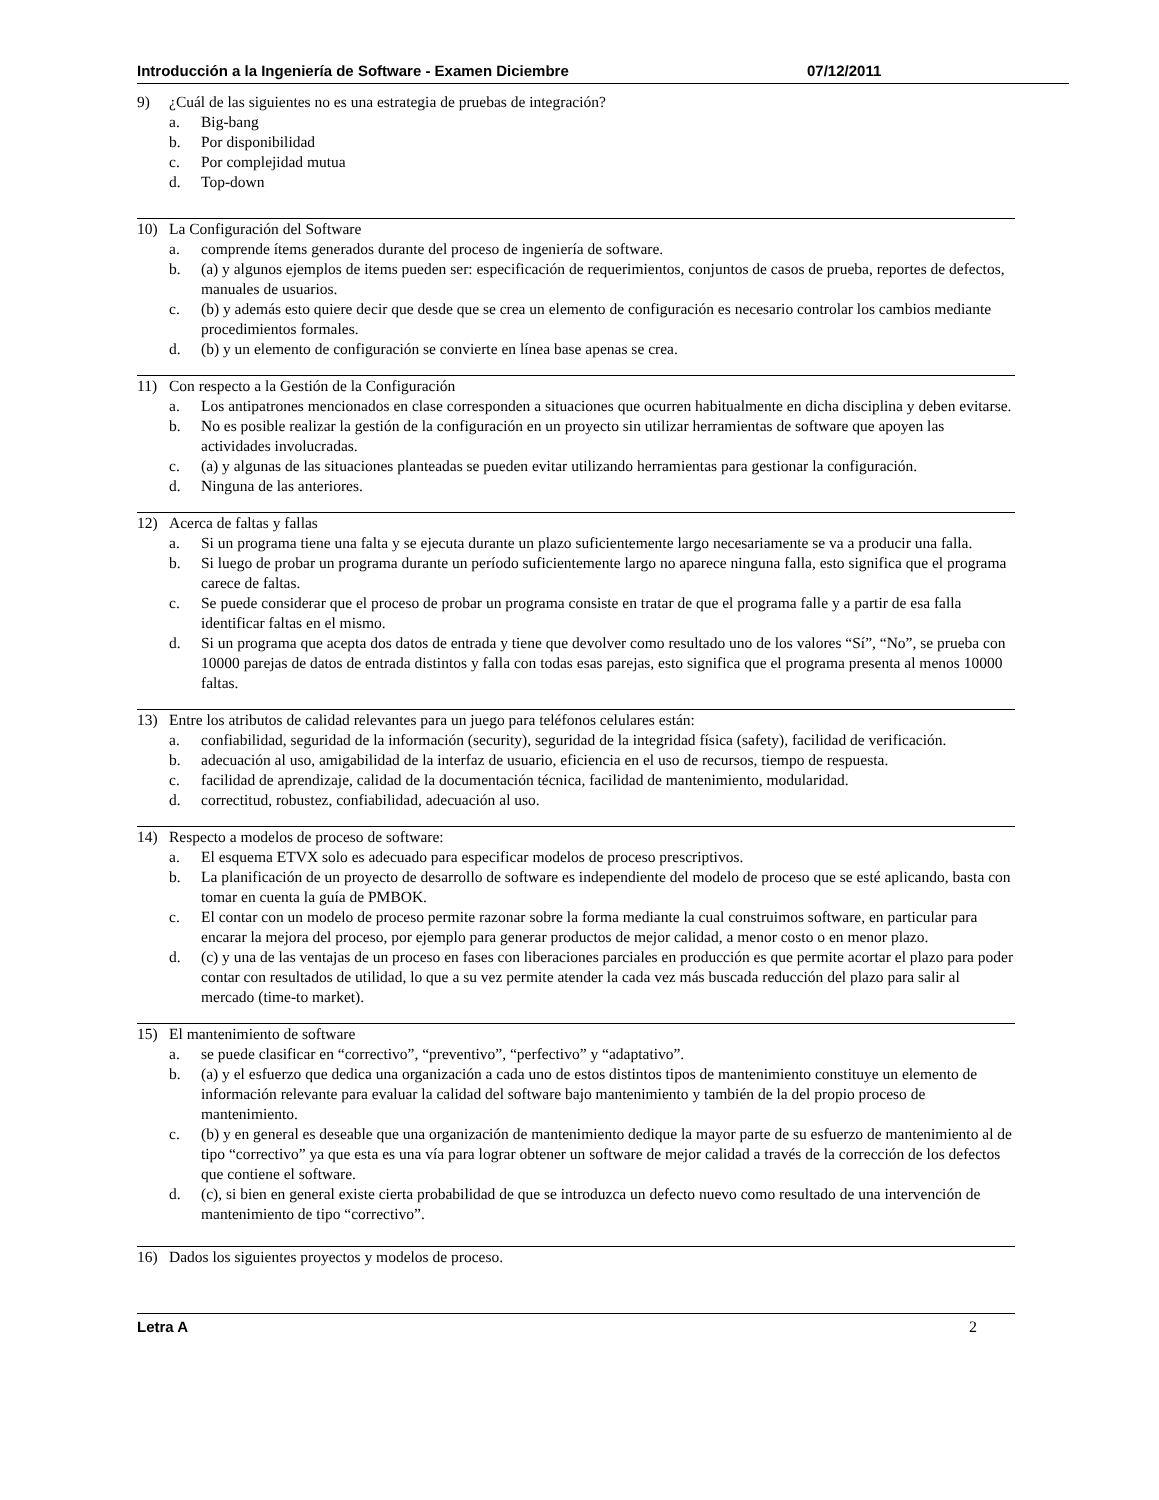Introducción a la Ingeniería de Software - Examen Diciembre 07/12/2011
9) ¿Cuál de las siguientes no es una estrategia de pruebas de integración?
a. Big-bang
b. Por disponibilidad
c. Por complejidad mutua
d. Top-down
10) La Configuración del Software
a. comprende ítems generados durante del proceso de ingeniería de software.
b. (a) y algunos ejemplos de items pueden ser: especificación de requerimientos, conjuntos de casos de prueba, reportes de defectos, manuales de usuarios.
c. (b) y además esto quiere decir que desde que se crea un elemento de configuración es necesario controlar los cambios mediante procedimientos formales.
d. (b) y un elemento de configuración se convierte en línea base apenas se crea.
11) Con respecto a la Gestión de la Configuración
a. Los antipatrones mencionados en clase corresponden a situaciones que ocurren habitualmente en dicha disciplina y deben evitarse.
b. No es posible realizar la gestión de la configuración en un proyecto sin utilizar herramientas de software que apoyen las actividades involucradas.
c. (a) y algunas de las situaciones planteadas se pueden evitar utilizando herramientas para gestionar la configuración.
d. Ninguna de las anteriores.
12) Acerca de faltas y fallas
a. Si un programa tiene una falta y se ejecuta durante un plazo suficientemente largo necesariamente se va a producir una falla.
b. Si luego de probar un programa durante un período suficientemente largo no aparece ninguna falla, esto significa que el programa carece de faltas.
c. Se puede considerar que el proceso de probar un programa consiste en tratar de que el programa falle y a partir de esa falla identificar faltas en el mismo.
d. Si un programa que acepta dos datos de entrada y tiene que devolver como resultado uno de los valores “Sí”, “No”, se prueba con 10000 parejas de datos de entrada distintos y falla con todas esas parejas, esto significa que el programa presenta al menos 10000 faltas.
13) Entre los atributos de calidad relevantes para un juego para teléfonos celulares están:
a. confiabilidad, seguridad de la información (security), seguridad de la integridad física (safety), facilidad de verificación.
b. adecuación al uso, amigabilidad de la interfaz de usuario, eficiencia en el uso de recursos, tiempo de respuesta.
c. facilidad de aprendizaje, calidad de la documentación técnica, facilidad de mantenimiento, modularidad.
d. correctitud, robustez, confiabilidad, adecuación al uso.
14) Respecto a modelos de proceso de software:
a. El esquema ETVX solo es adecuado para especificar modelos de proceso prescriptivos.
b. La planificación de un proyecto de desarrollo de software es independiente del modelo de proceso que se esté aplicando, basta con tomar en cuenta la guía de PMBOK.
c. El contar con un modelo de proceso permite razonar sobre la forma mediante la cual construimos software, en particular para encarar la mejora del proceso, por ejemplo para generar productos de mejor calidad, a menor costo o en menor plazo.
d. (c) y una de las ventajas de un proceso en fases con liberaciones parciales en producción es que permite acortar el plazo para poder contar con resultados de utilidad, lo que a su vez permite atender la cada vez más buscada reducción del plazo para salir al mercado (time-to market).
15) El mantenimiento de software
a. se puede clasificar en “correctivo”, “preventivo”, “perfectivo” y “adaptativo”.
b. (a) y el esfuerzo que dedica una organización a cada uno de estos distintos tipos de mantenimiento constituye un elemento de información relevante para evaluar la calidad del software bajo mantenimiento y también de la del propio proceso de mantenimiento.
c. (b) y en general es deseable que una organización de mantenimiento dedique la mayor parte de su esfuerzo de mantenimiento al de tipo “correctivo” ya que esta es una vía para lograr obtener un software de mejor calidad a través de la corrección de los defectos que contiene el software.
d. (c), si bien en general existe cierta probabilidad de que se introduzca un defecto nuevo como resultado de una intervención de mantenimiento de tipo “correctivo”.
16) Dados los siguientes proyectos y modelos de proceso.
Letra A 2